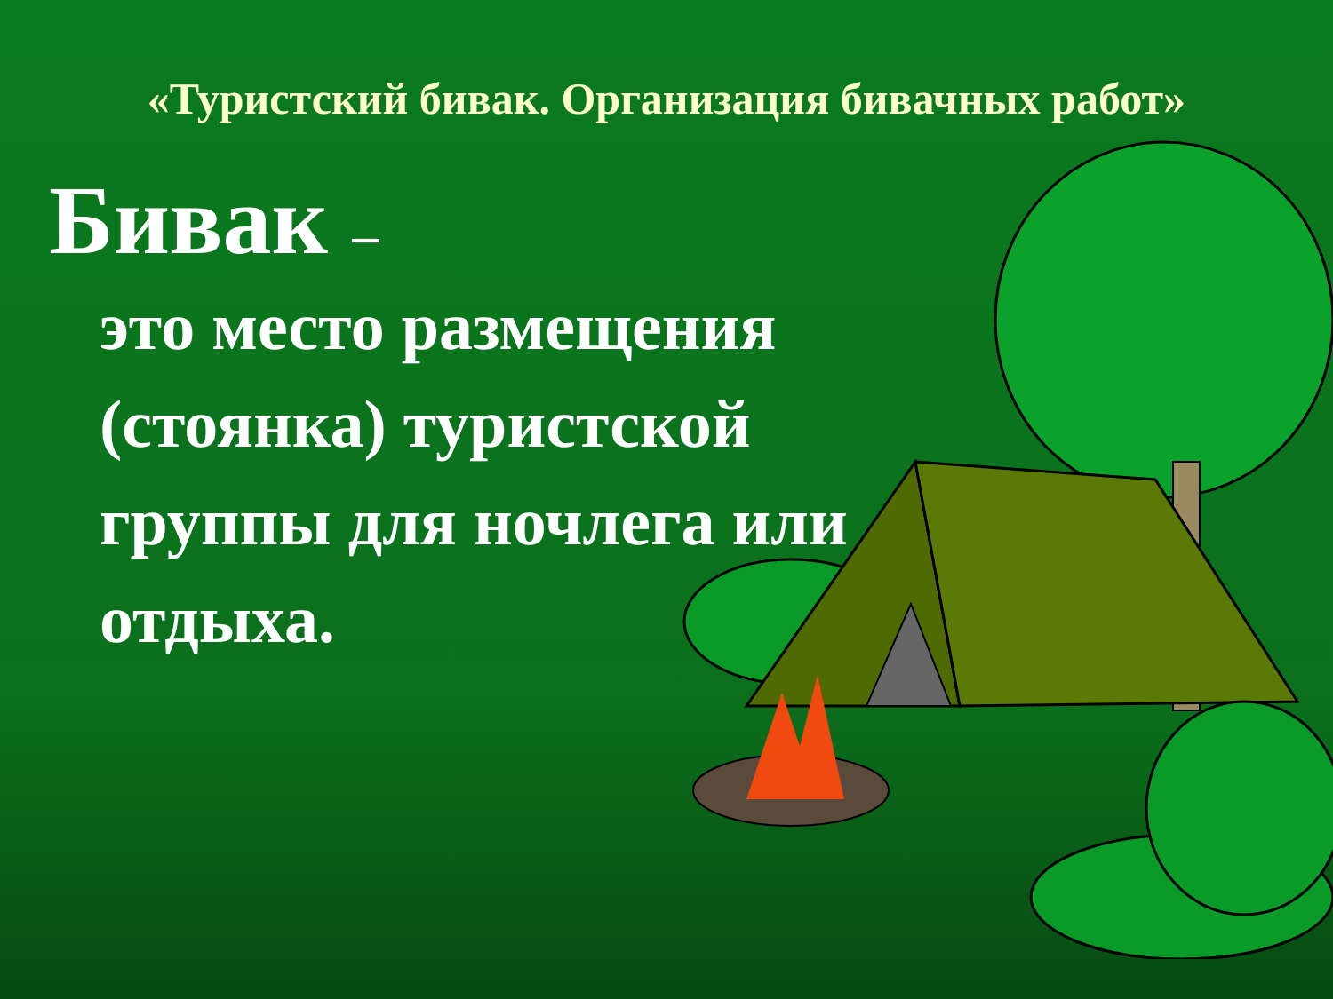«Туристский бивак. Организация бивачных работ»
Бивак –
это место размещения (стоянка) туристской группы для ночлега или отдыха.